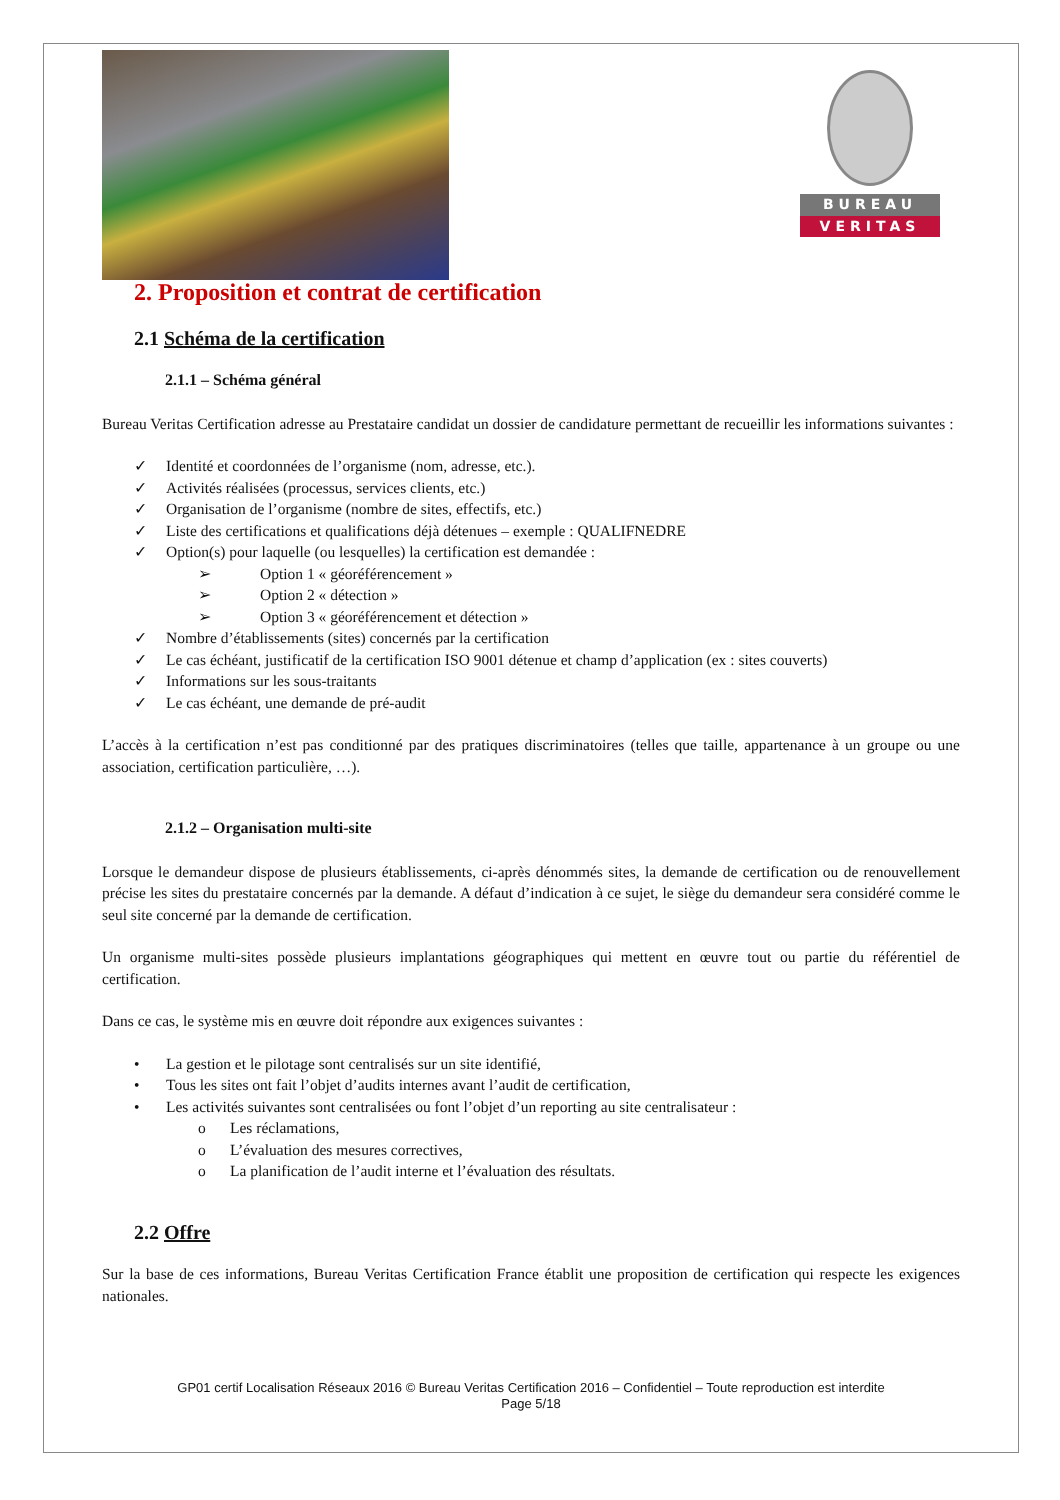BUREAU
VERITAS
2. Proposition et contrat de certification
2.1 Schéma de la certification
2.1.1 – Schéma général
Bureau Veritas Certification adresse au Prestataire candidat un dossier de candidature permettant de recueillir les informations suivantes :
✓ Identité et coordonnées de l’organisme (nom, adresse, etc.).
✓ Activités réalisées (processus, services clients, etc.)
✓ Organisation de l’organisme (nombre de sites, effectifs, etc.)
✓ Liste des certifications et qualifications déjà détenues – exemple : QUALIFNEDRE
✓ Option(s) pour laquelle (ou lesquelles) la certification est demandée :
➢ Option 1 « géoréférencement »
➢ Option 2 « détection »
➢ Option 3 « géoréférencement et détection »
✓ Nombre d’établissements (sites) concernés par la certification
✓ Le cas échéant, justificatif de la certification ISO 9001 détenue et champ d’application (ex : sites couverts)
✓ Informations sur les sous-traitants
✓ Le cas échéant, une demande de pré-audit
L’accès à la certification n’est pas conditionné par des pratiques discriminatoires (telles que taille, appartenance à un groupe ou une association, certification particulière, …).
2.1.2 – Organisation multi-site
Lorsque le demandeur dispose de plusieurs établissements, ci-après dénommés sites, la demande de certification ou de renouvellement précise les sites du prestataire concernés par la demande. A défaut d’indication à ce sujet, le siège du demandeur sera considéré comme le seul site concerné par la demande de certification.
Un organisme multi-sites possède plusieurs implantations géographiques qui mettent en œuvre tout ou partie du référentiel de certification.
Dans ce cas, le système mis en œuvre doit répondre aux exigences suivantes :
• La gestion et le pilotage sont centralisés sur un site identifié,
• Tous les sites ont fait l’objet d’audits internes avant l’audit de certification,
• Les activités suivantes sont centralisées ou font l’objet d’un reporting au site centralisateur :
o Les réclamations,
o L’évaluation des mesures correctives,
o La planification de l’audit interne et l’évaluation des résultats.
2.2 Offre
Sur la base de ces informations, Bureau Veritas Certification France établit une proposition de certification qui respecte les exigences nationales.
GP01 certif Localisation Réseaux 2016 © Bureau Veritas Certification 2016 – Confidentiel – Toute reproduction est interdite
Page 5/18